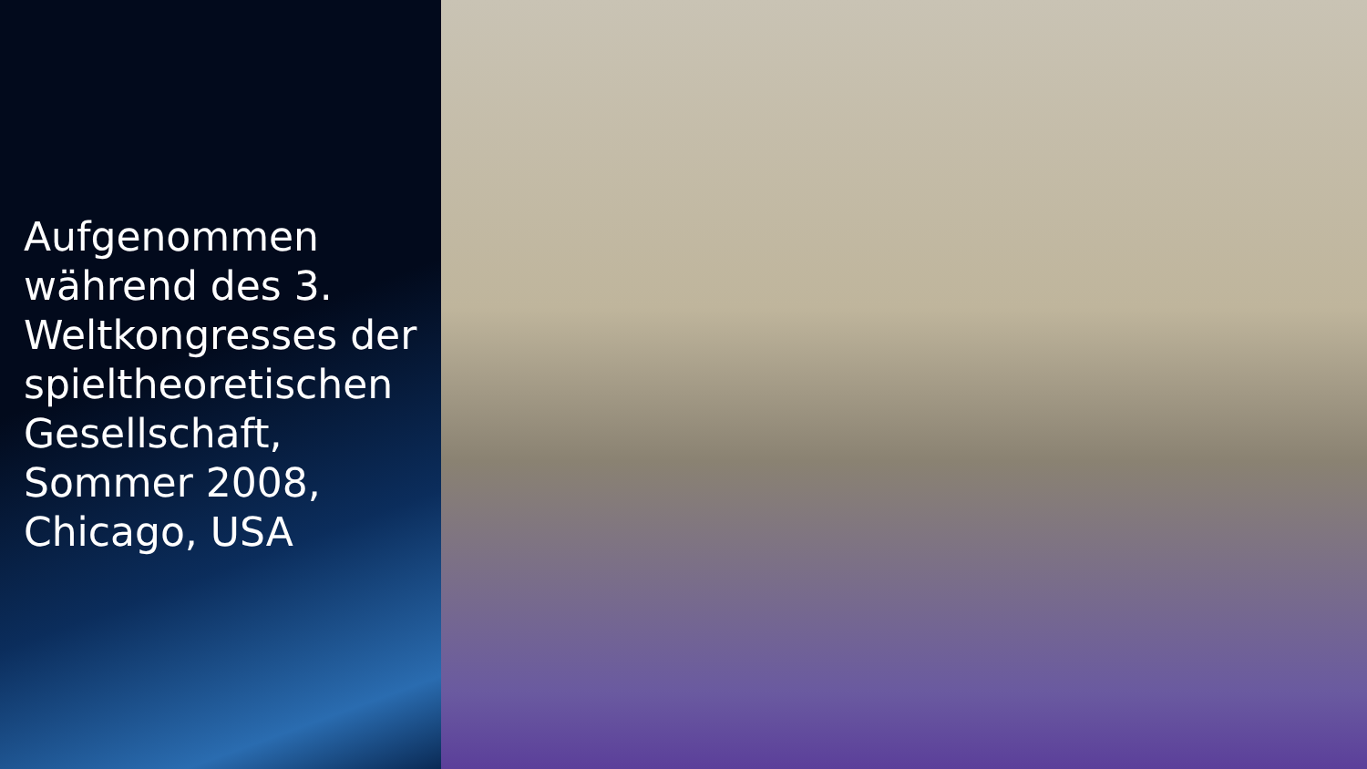Aufgenommen während des 3. Weltkongresses der spieltheoretischen Gesellschaft, Sommer 2008, Chicago, USA